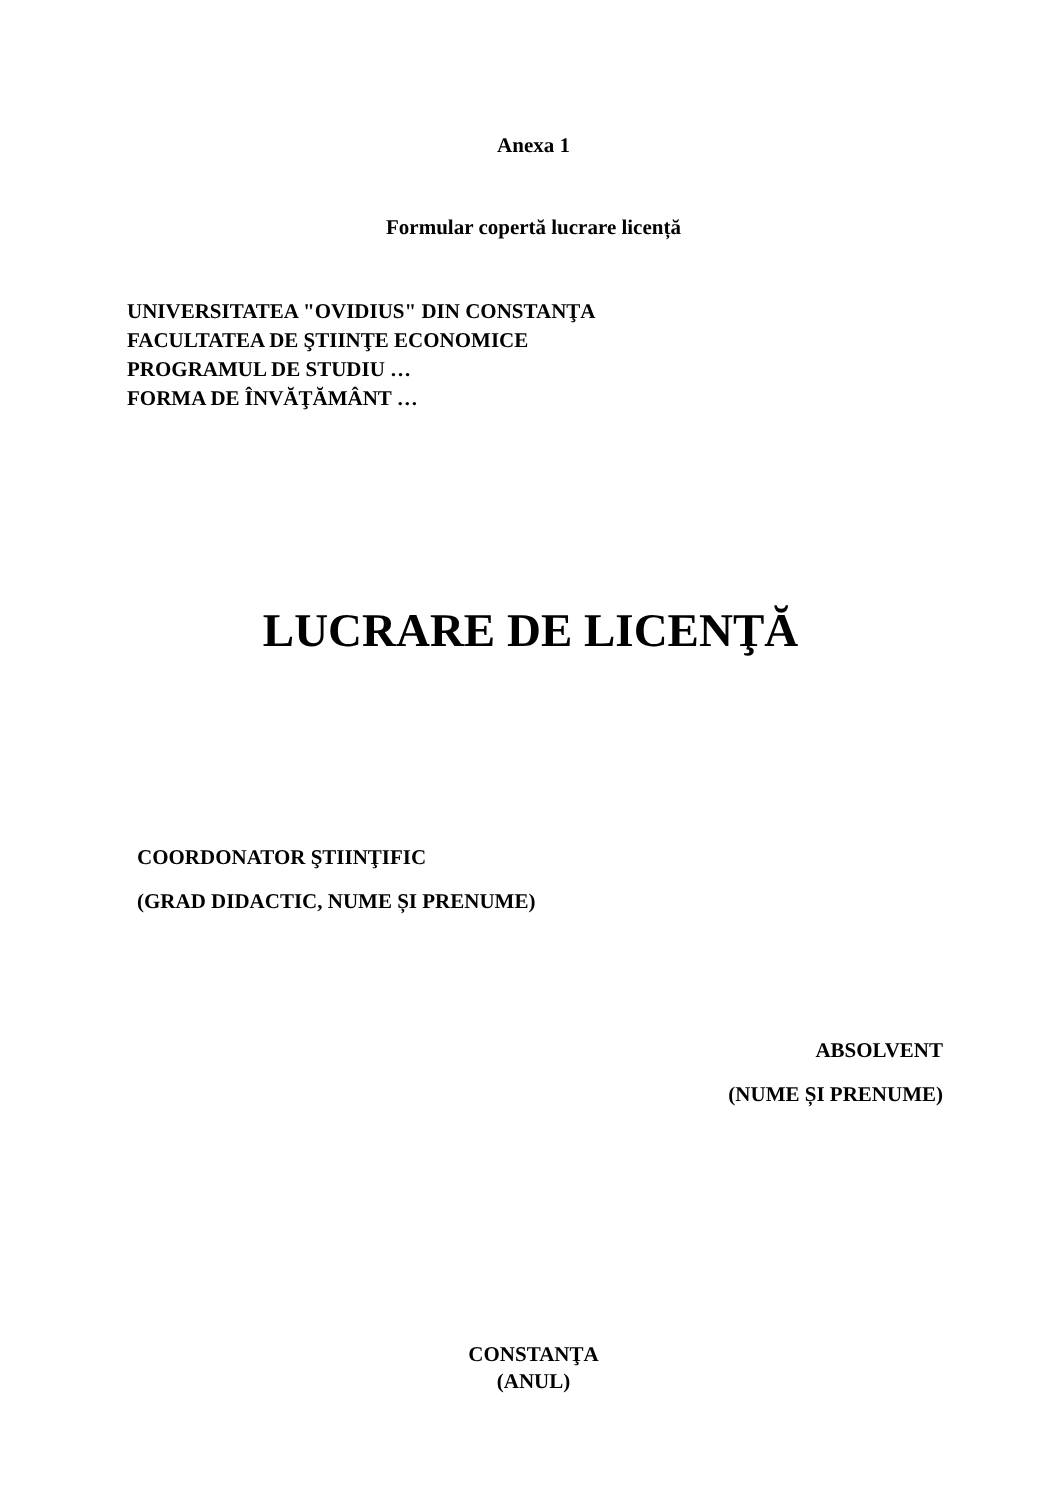Anexa 1
Formular copertă lucrare licență
UNIVERSITATEA "OVIDIUS" DIN CONSTANŢA
FACULTATEA DE ŞTIINŢE ECONOMICE
PROGRAMUL DE STUDIU …
FORMA DE ÎNVĂŢĂMÂNT …
LUCRARE DE LICENŢĂ
COORDONATOR ŞTIINŢIFIC
(GRAD DIDACTIC, NUME ȘI PRENUME)
ABSOLVENT
(NUME ȘI PRENUME)
CONSTANŢA
(ANUL)